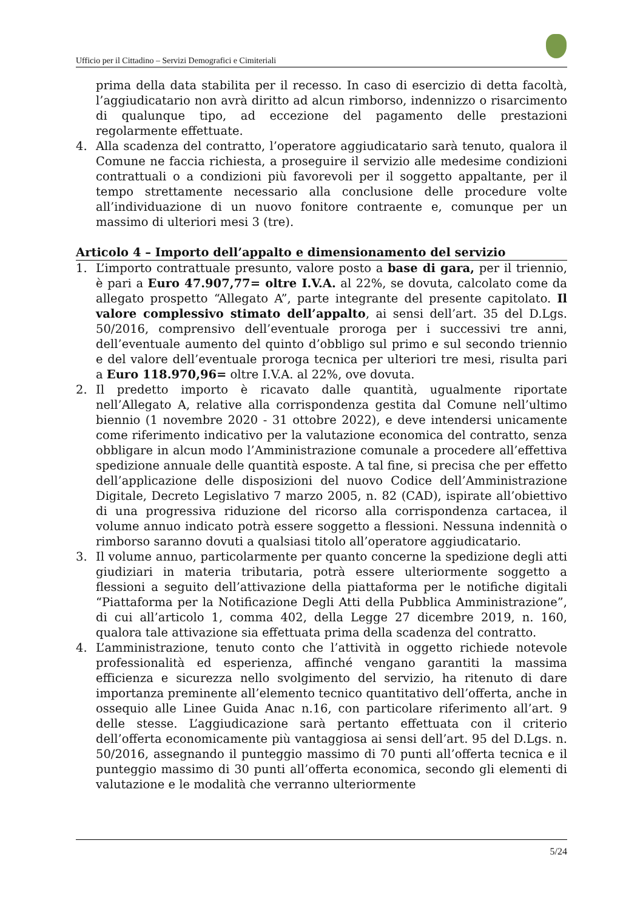Ufficio per il Cittadino – Servizi Demografici e Cimiteriali
prima della data stabilita per il recesso. In caso di esercizio di detta facoltà, l’aggiudicatario non avrà diritto ad alcun rimborso, indennizzo o risarcimento di qualunque tipo, ad eccezione del pagamento delle prestazioni regolarmente effettuate.
4. Alla scadenza del contratto, l’operatore aggiudicatario sarà tenuto, qualora il Comune ne faccia richiesta, a proseguire il servizio alle medesime condizioni contrattuali o a condizioni più favorevoli per il soggetto appaltante, per il tempo strettamente necessario alla conclusione delle procedure volte all’individuazione di un nuovo fonitore contraente e, comunque per un massimo di ulteriori mesi 3 (tre).
Articolo 4 – Importo dell’appalto e dimensionamento del servizio
1. L’importo contrattuale presunto, valore posto a base di gara, per il triennio, è pari a Euro 47.907,77= oltre I.V.A. al 22%, se dovuta, calcolato come da allegato prospetto “Allegato A”, parte integrante del presente capitolato. Il valore complessivo stimato dell’appalto, ai sensi dell’art. 35 del D.Lgs. 50/2016, comprensivo dell’eventuale proroga per i successivi tre anni, dell’eventuale aumento del quinto d’obbligo sul primo e sul secondo triennio e del valore dell’eventuale proroga tecnica per ulteriori tre mesi, risulta pari a Euro 118.970,96= oltre I.V.A. al 22%, ove dovuta.
2. Il predetto importo è ricavato dalle quantità, ugualmente riportate nell’Allegato A, relative alla corrispondenza gestita dal Comune nell’ultimo biennio (1 novembre 2020 - 31 ottobre 2022), e deve intendersi unicamente come riferimento indicativo per la valutazione economica del contratto, senza obbligare in alcun modo l’Amministrazione comunale a procedere all’effettiva spedizione annuale delle quantità esposte. A tal fine, si precisa che per effetto dell’applicazione delle disposizioni del nuovo Codice dell’Amministrazione Digitale, Decreto Legislativo 7 marzo 2005, n. 82 (CAD), ispirate all’obiettivo di una progressiva riduzione del ricorso alla corrispondenza cartacea, il volume annuo indicato potrà essere soggetto a flessioni. Nessuna indennità o rimborso saranno dovuti a qualsiasi titolo all’operatore aggiudicatario.
3. Il volume annuo, particolarmente per quanto concerne la spedizione degli atti giudiziari in materia tributaria, potrà essere ulteriormente soggetto a flessioni a seguito dell’attivazione della piattaforma per le notifiche digitali “Piattaforma per la Notificazione Degli Atti della Pubblica Amministrazione”, di cui all’articolo 1, comma 402, della Legge 27 dicembre 2019, n. 160, qualora tale attivazione sia effettuata prima della scadenza del contratto.
4. L’amministrazione, tenuto conto che l’attività in oggetto richiede notevole professionalità ed esperienza, affinché vengano garantiti la massima efficienza e sicurezza nello svolgimento del servizio, ha ritenuto di dare importanza preminente all’elemento tecnico quantitativo dell’offerta, anche in ossequio alle Linee Guida Anac n.16, con particolare riferimento all’art. 9 delle stesse. L’aggiudicazione sarà pertanto effettuata con il criterio dell’offerta economicamente più vantaggiosa ai sensi dell’art. 95 del D.Lgs. n. 50/2016, assegnando il punteggio massimo di 70 punti all’offerta tecnica e il punteggio massimo di 30 punti all’offerta economica, secondo gli elementi di valutazione e le modalità che verranno ulteriormente
5/24